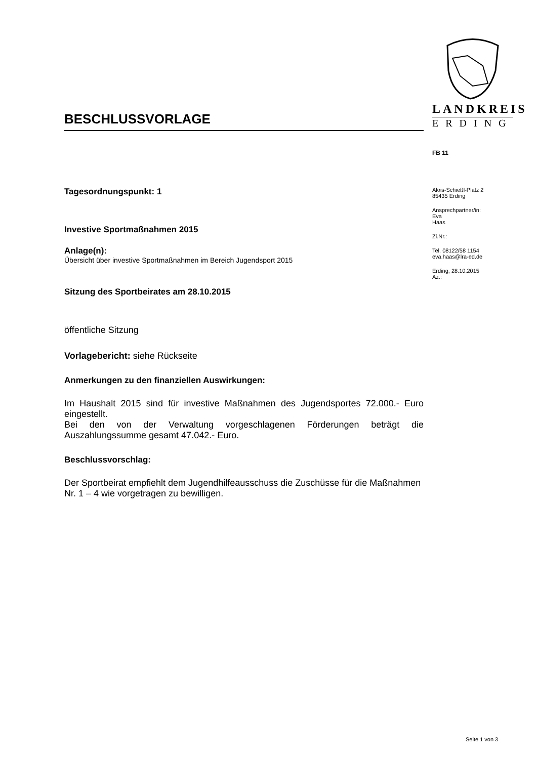BESCHLUSSVORLAGE
Tagesordnungspunkt: 1
Investive Sportmaßnahmen 2015
Anlage(n):
Übersicht über investive Sportmaßnahmen im Bereich Jugendsport 2015
Sitzung des Sportbeirates am 28.10.2015
öffentliche Sitzung
Vorlagebericht: siehe Rückseite
Anmerkungen zu den finanziellen Auswirkungen:
Im Haushalt 2015 sind für investive Maßnahmen des Jugendsportes 72.000.- Euro eingestellt.
Bei den von der Verwaltung vorgeschlagenen Förderungen beträgt die Auszahlungssumme gesamt 47.042.- Euro.
Beschlussvorschlag:
Der Sportbeirat empfiehlt dem Jugendhilfeausschuss die Zuschüsse für die Maßnahmen Nr. 1 – 4 wie vorgetragen zu bewilligen.
LANDKREIS
ERDING
FB 11
Alois-Schießl-Platz 2
85435 Erding
Ansprechpartner/in:
Eva
Haas
Zi.Nr.:
Tel. 08122/58 1154
eva.haas@lra-ed.de
Erding, 28.10.2015
Az.:
Seite 1 von 3